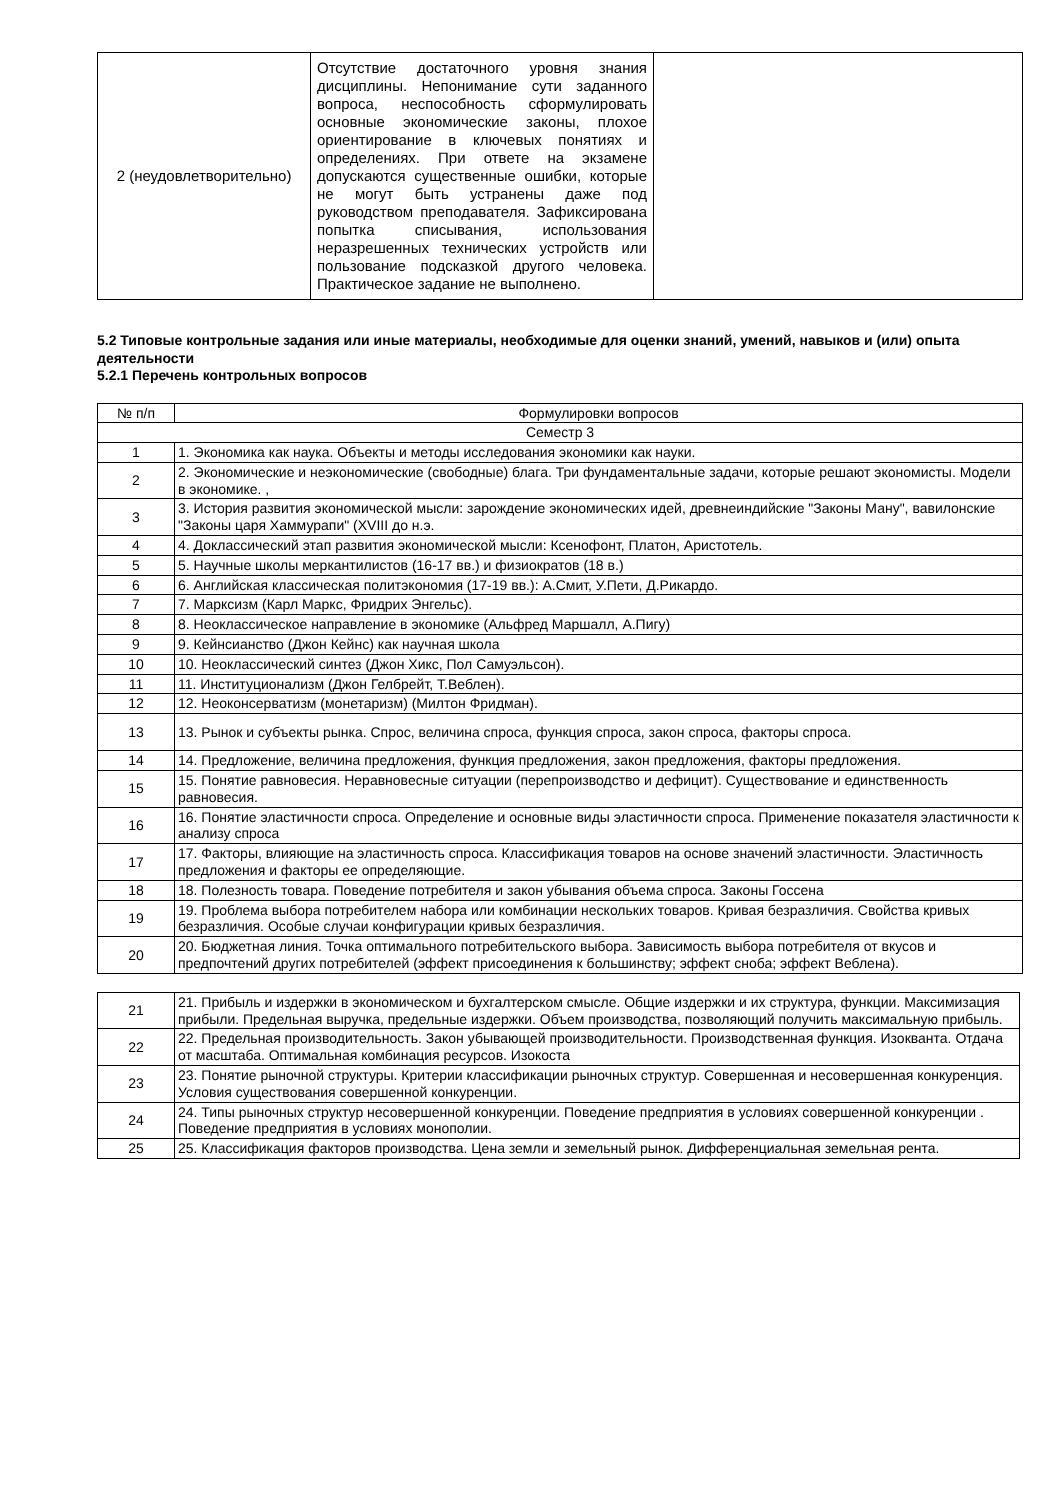| 2 (неудовлетворительно) | Отсутствие достаточного уровня знания дисциплины. Непонимание сути заданного вопроса, неспособность сформулировать основные экономические законы, плохое ориентирование в ключевых понятиях и определениях. При ответе на экзамене допускаются существенные ошибки, которые не могут быть устранены даже под руководством преподавателя. Зафиксирована попытка списывания, использования неразрешенных технических устройств или пользование подсказкой другого человека. Практическое задание не выполнено. | |
5.2 Типовые контрольные задания или иные материалы, необходимые для оценки знаний, умений, навыков и (или) опыта деятельности
5.2.1 Перечень контрольных вопросов
| № п/п | Формулировки вопросов |
| --- | --- |
| Семестр 3 | |
| 1 | 1. Экономика как наука. Объекты и методы исследования экономики как науки. |
| 2 | 2. Экономические и неэкономические (свободные) блага. Три фундаментальные задачи, которые решают экономисты. Модели в экономике. , |
| 3 | 3. История развития экономической мысли: зарождение экономических идей, древнеиндийские "Законы Ману", вавилонские "Законы царя Хаммурапи" (XVIII до н.э. |
| 4 | 4. Доклассический этап развития экономической мысли: Ксенофонт, Платон, Аристотель. |
| 5 | 5. Научные школы меркантилистов (16-17 вв.) и физиократов (18 в.) |
| 6 | 6. Английская классическая политэкономия (17-19 вв.): А.Смит, У.Пети, Д.Рикардо. |
| 7 | 7. Марксизм (Карл Маркс, Фридрих Энгельс). |
| 8 | 8. Неоклассическое направление в экономике (Альфред Маршалл, А.Пигу) |
| 9 | 9. Кейнсианство (Джон Кейнс) как научная школа |
| 10 | 10. Неоклассический синтез (Джон Хикс, Пол Самуэльсон). |
| 11 | 11. Институционализм (Джон Гелбрейт, Т.Веблен). |
| 12 | 12. Неоконсерватизм (монетаризм) (Милтон Фридман). |
| 13 | 13. Рынок и субъекты рынка. Спрос, величина спроса, функция спроса, закон спроса, факторы спроса. |
| 14 | 14. Предложение, величина предложения, функция предложения, закон предложения, факторы предложения. |
| 15 | 15. Понятие равновесия. Неравновесные ситуации (перепроизводство и дефицит). Существование и единственность равновесия. |
| 16 | 16. Понятие эластичности спроса. Определение и основные виды эластичности спроса. Применение показателя эластичности к анализу спроса |
| 17 | 17. Факторы, влияющие на эластичность спроса. Классификация товаров на основе значений эластичности. Эластичность предложения и факторы ее определяющие. |
| 18 | 18. Полезность товара. Поведение потребителя и закон убывания объема спроса. Законы Госсена |
| 19 | 19. Проблема выбора потребителем набора или комбинации нескольких товаров. Кривая безразличия. Свойства кривых безразличия. Особые случаи конфигурации кривых безразличия. |
| 20 | 20. Бюджетная линия. Точка оптимального потребительского выбора. Зависимость выбора потребителя от вкусов и предпочтений других потребителей (эффект присоединения к большинству; эффект сноба; эффект Веблена). |
| 21 | 21. Прибыль и издержки в экономическом и бухгалтерском смысле. Общие издержки и их структура, функции. Максимизация прибыли. Предельная выручка, предельные издержки. Объем производства, позволяющий получить максимальную прибыль. |
| 22 | 22. Предельная производительность. Закон убывающей производительности. Производственная функция. Изокванта. Отдача от масштаба. Оптимальная комбинация ресурсов. Изокоста |
| 23 | 23. Понятие рыночной структуры. Критерии классификации рыночных структур. Совершенная и несовершенная конкуренция. Условия существования совершенной конкуренции. |
| 24 | 24. Типы рыночных структур несовершенной конкуренции. Поведение предприятия в условиях совершенной конкуренции . Поведение предприятия в условиях монополии. |
| 25 | 25. Классификация факторов производства. Цена земли и земельный рынок. Дифференциальная земельная рента. |